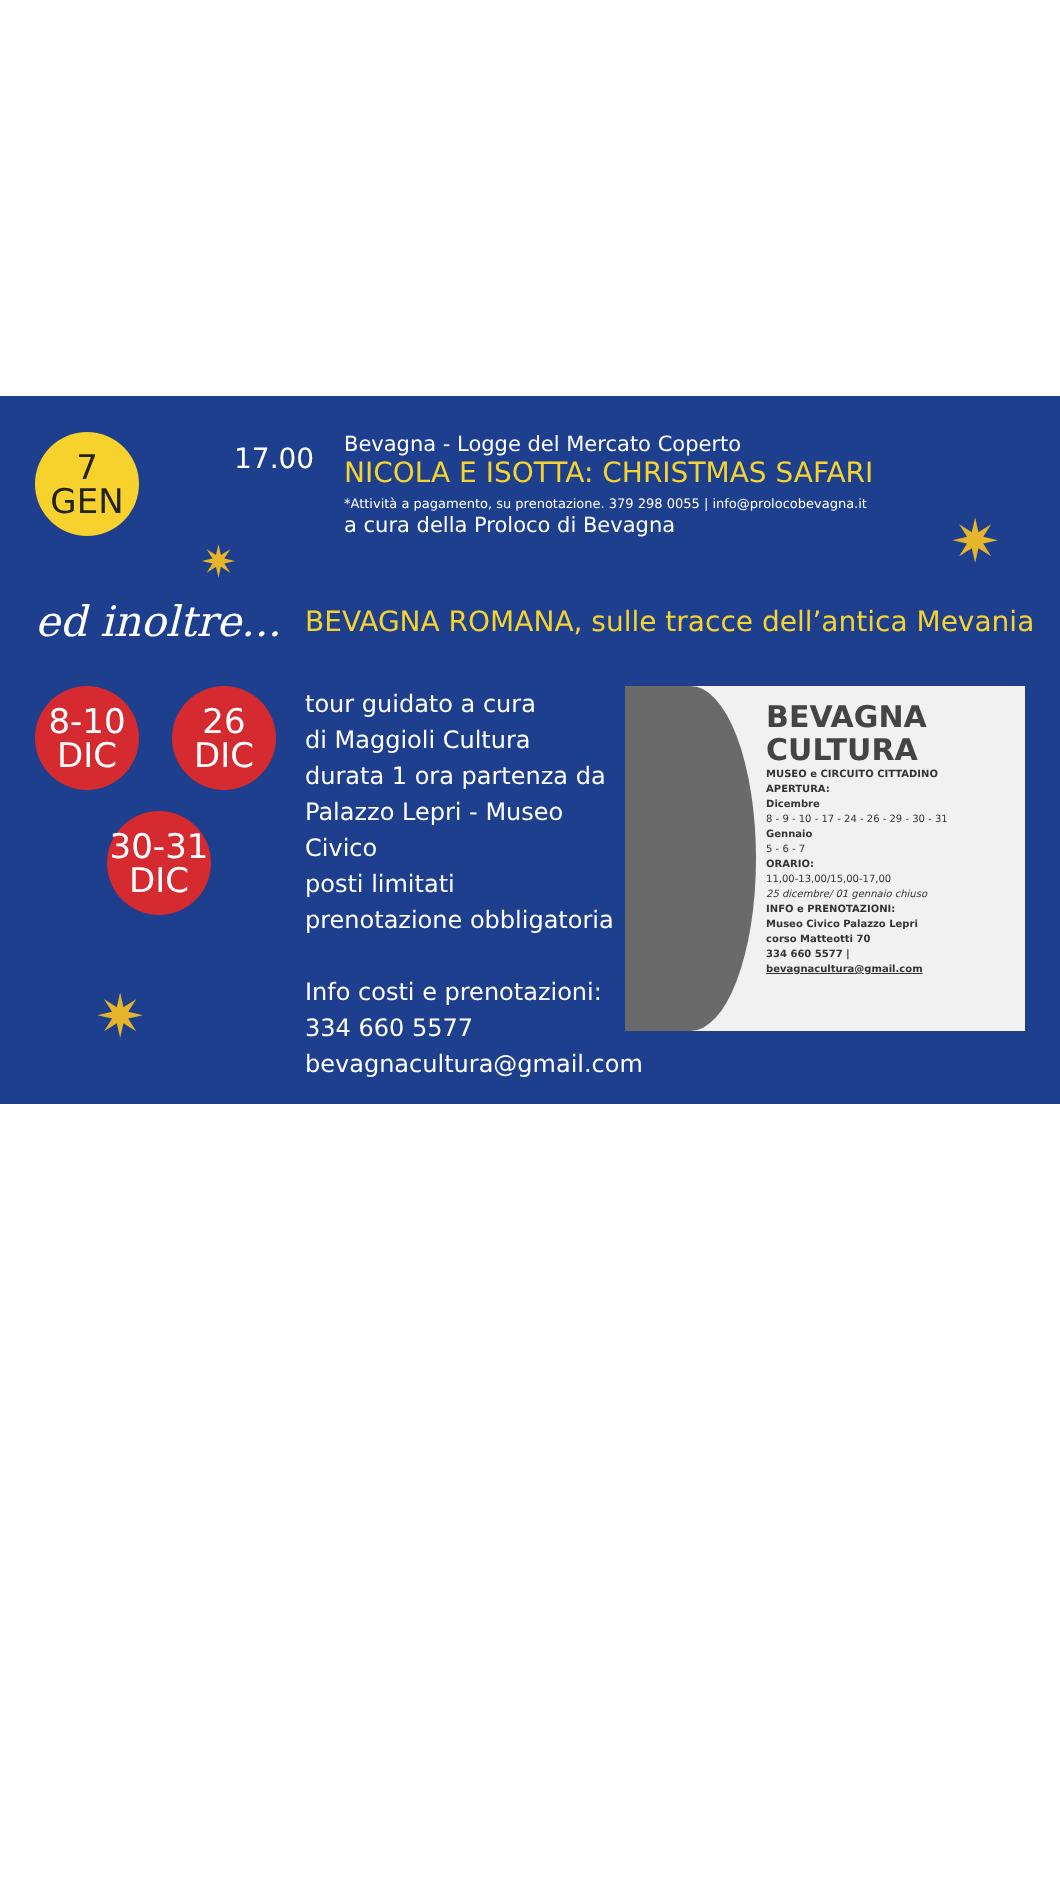✷ ✷
✷
7
GEN
17.00
Bevagna - Logge del Mercato Coperto
NICOLA E ISOTTA: CHRISTMAS SAFARI
*Attività a pagamento, su prenotazione. 379 298 0055 | info@prolocobevagna.it
a cura della Proloco di Bevagna
ed inoltre...
BEVAGNA ROMANA, sulle tracce dell’antica Mevania
8-10
DIC
26
DIC
30-31
DIC
tour guidato a cura
di Maggioli Cultura
durata 1 ora partenza da
Palazzo Lepri - Museo Civico
posti limitati
prenotazione obbligatoria
Info costi e prenotazioni:
334 660 5577
bevagnacultura@gmail.com
BEVAGNA CULTURA
MUSEO e CIRCUITO CITTADINO
APERTURA:
Dicembre
8 - 9 - 10 - 17 - 24 - 26 - 29 - 30 - 31
Gennaio
5 - 6 - 7
ORARIO:
11,00-13,00/15,00-17,00
25 dicembre/ 01 gennaio chiuso
INFO e PRENOTAZIONI:
Museo Civico Palazzo Lepri
corso Matteotti 70
334 660 5577 |
bevagnacultura@gmail.com